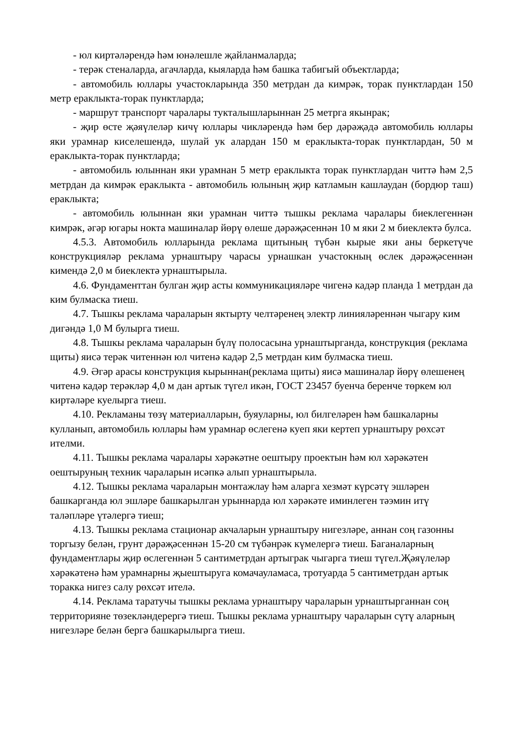- юл киртәләрендә һәм юнәлешле җайланмаларда;
- терәк стеналарда, агачларда, кыяларда һәм башка табигый объектларда;
- автомобиль юллары участокларында 350 метрдан да кимрәк, торак пунктлардан 150 метр ераклыкта-торак пунктларда;
- маршрут транспорт чаралары тукталышларыннан 25 метрга якынрак;
- җир өсте җәяүлеләр кичү юллары чикләрендә һәм бер дәрәҗәдә автомобиль юллары яки урамнар киселешендә, шулай ук алардан 150 м ераклыкта-торак пунктлардан, 50 м ераклыкта-торак пунктларда;
- автомобиль юлыннан яки урамнан 5 метр ераклыкта торак пунктлардан читтә һәм 2,5 метрдан да кимрәк ераклыкта - автомобиль юлының җир катламын кашлаудан (бордюр таш) ераклыкта;
- автомобиль юлыннан яки урамнан читтә тышкы реклама чаралары биеклегеннән кимрәк, әгәр югары нокта машиналар йөрү өлеше дәрәҗәсеннән 10 м яки 2 м биеклектә булса.
4.5.3. Автомобиль юлларында реклама щитының түбән кырые яки аны беркетүче конструкцияләр реклама урнаштыру чарасы урнашкан участокның өслек дәрәҗәсеннән кимендә 2,0 м биеклектә урнаштырыла.
4.6. Фундаменттан булган җир асты коммуникацияләре чигенә кадәр планда 1 метрдан да ким булмаска тиеш.
4.7. Тышкы реклама чараларын яктырту челтәренең электр линияләреннән чыгару ким дигәндә 1,0 М булырга тиеш.
4.8. Тышкы реклама чараларын бүлү полосасына урнаштырганда, конструкция (реклама щиты) яисә терәк читеннән юл читенә кадәр 2,5 метрдан ким булмаска тиеш.
4.9. Әгәр арасы конструкция кырыннан(реклама щиты) яисә машиналар йөрү өлешенең читенә кадәр терәкләр 4,0 м дан артык түгел икән, ГОСТ 23457 буенча беренче төркем юл киртәләре куелырга тиеш.
4.10. Рекламаны төзү материалларын, буяуларны, юл билгеләрен һәм башкаларны кулланып, автомобиль юллары һәм урамнар өслегенә куеп яки кертеп урнаштыру рөхсәт ителми.
4.11. Тышкы реклама чаралары хәрәкәтне оештыру проектын һәм юл хәрәкәтен оештыруның техник чараларын исәпкә алып урнаштырыла.
4.12. Тышкы реклама чараларын монтажлау һәм аларга хезмәт күрсәтү эшләрен башкарганда юл эшләре башкарылган урыннарда юл хәрәкәте иминлеген тәэмин итү таләпләре үтәлергә тиеш;
4.13. Тышкы реклама стационар акчаларын урнаштыру нигезләре, аннан соң газонны торгызу белән, грунт дәрәҗәсеннән 15-20 см түбәнрәк күмелергә тиеш. Баганаларның фундаментлары җир өслегеннән 5 сантиметрдан артыграк чыгарга тиеш түгел.Җәяүлеләр хәрәкәтенә һәм урамнарны җыештыруга комачауламаса, тротуарда 5 сантиметрдан артык торакка нигез салу рөхсәт ителә.
4.14. Реклама таратучы тышкы реклама урнаштыру чараларын урнаштырганнан соң территорияне төзекләндерергә тиеш. Тышкы реклама урнаштыру чараларын сүтү аларның нигезләре белән бергә башкарылырга тиеш.